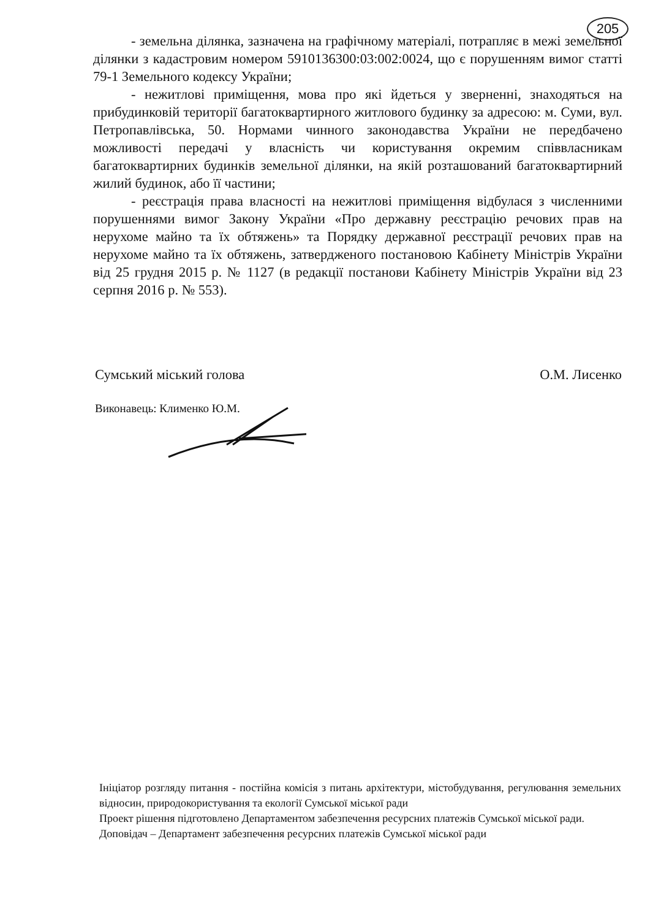205
- земельна ділянка, зазначена на графічному матеріалі, потрапляє в межі земельної ділянки з кадастровим номером 5910136300:03:002:0024, що є порушенням вимог статті 79-1 Земельного кодексу України;
- нежитлові приміщення, мова про які йдеться у зверненні, знаходяться на прибудинковій території багатоквартирного житлового будинку за адресою: м. Суми, вул. Петропавлівська, 50. Нормами чинного законодавства України не передбачено можливості передачі у власність чи користування окремим співвласникам багатоквартирних будинків земельної ділянки, на якій розташований багатоквартирний жилий будинок, або її частини;
- реєстрація права власності на нежитлові приміщення відбулася з численними порушеннями вимог Закону України «Про державну реєстрацію речових прав на нерухоме майно та їх обтяжень» та Порядку державної реєстрації речових прав на нерухоме майно та їх обтяжень, затвердженого постановою Кабінету Міністрів України від 25 грудня 2015 р. № 1127 (в редакції постанови Кабінету Міністрів України від 23 серпня 2016 р. № 553).
Сумський міський голова О.М. Лисенко
Виконавець: Клименко Ю.М.
Ініціатор розгляду питання - постійна комісія з питань архітектури, містобудування, регулювання земельних відносин, природокористування та екології Сумської міської ради
Проект рішення підготовлено Департаментом забезпечення ресурсних платежів Сумської міської ради.
Доповідач – Департамент забезпечення ресурсних платежів Сумської міської ради